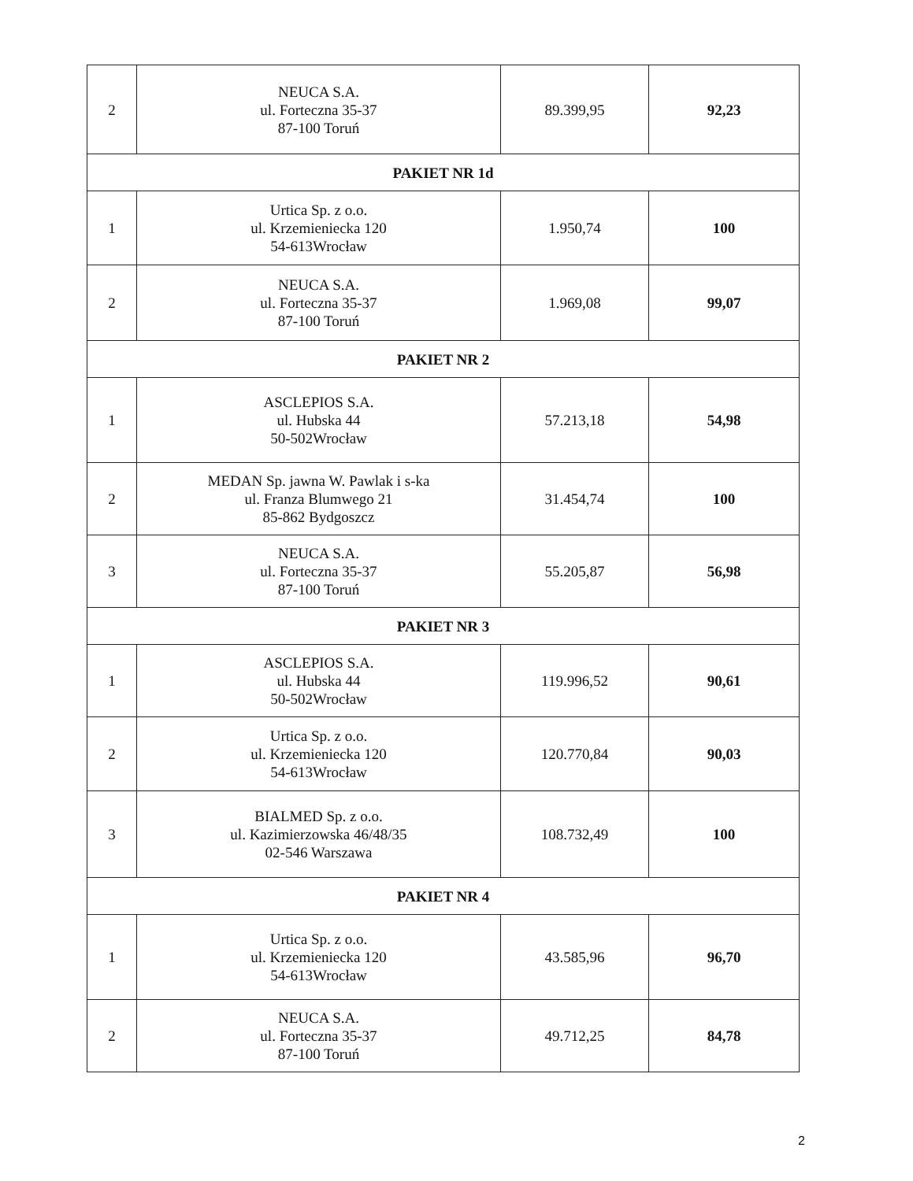| 2 | NEUCA S.A. ul. Forteczna 35-37 87-100 Toruń | 89.399,95 | 92,23 |
| PAKIET NR 1d | | | |
| 1 | Urtica Sp. z o.o. ul. Krzemieniecka 120 54-613Wrocław | 1.950,74 | 100 |
| 2 | NEUCA S.A. ul. Forteczna 35-37 87-100 Toruń | 1.969,08 | 99,07 |
| PAKIET NR 2 | | | |
| 1 | ASCLEPIOS S.A. ul. Hubska 44 50-502Wrocław | 57.213,18 | 54,98 |
| 2 | MEDAN Sp. jawna W. Pawlak i s-ka ul. Franza Blumwego 21 85-862 Bydgoszcz | 31.454,74 | 100 |
| 3 | NEUCA S.A. ul. Forteczna 35-37 87-100 Toruń | 55.205,87 | 56,98 |
| PAKIET NR 3 | | | |
| 1 | ASCLEPIOS S.A. ul. Hubska 44 50-502Wrocław | 119.996,52 | 90,61 |
| 2 | Urtica Sp. z o.o. ul. Krzemieniecka 120 54-613Wrocław | 120.770,84 | 90,03 |
| 3 | BIALMED Sp. z o.o. ul. Kazimierzowska 46/48/35 02-546 Warszawa | 108.732,49 | 100 |
| PAKIET NR 4 | | | |
| 1 | Urtica Sp. z o.o. ul. Krzemieniecka 120 54-613Wrocław | 43.585,96 | 96,70 |
| 2 | NEUCA S.A. ul. Forteczna 35-37 87-100 Toruń | 49.712,25 | 84,78 |
2